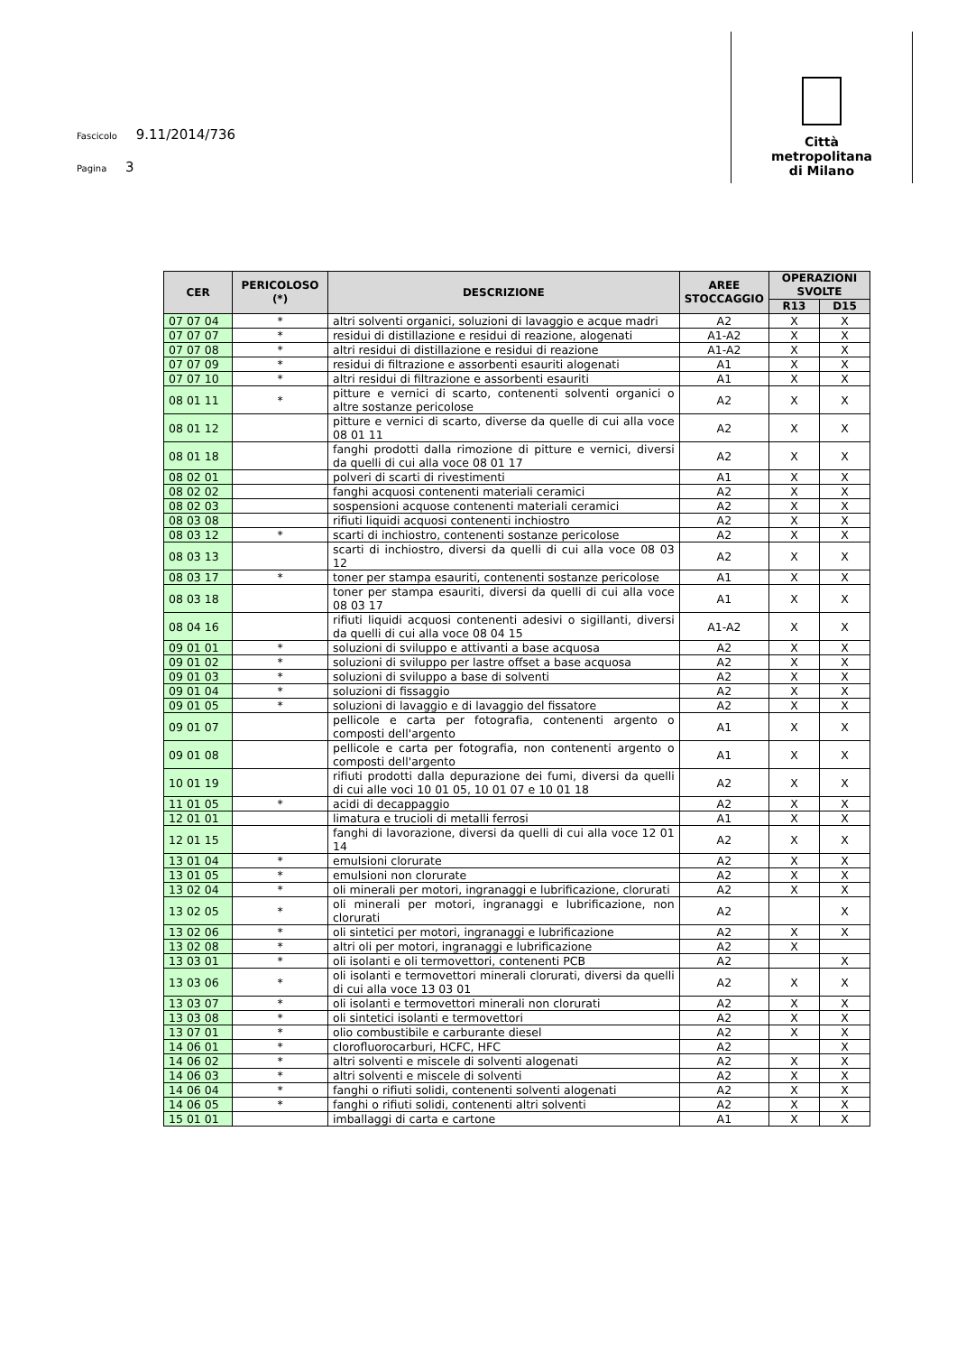Fascicolo 9.11/2014/736
Pagina 3
Città
metropolitana
di Milano
| CER | PERICOLOSO (*) | DESCRIZIONE | AREE STOCCAGGIO | OPERAZIONI SVOLTE | |
| --- | --- | --- | --- | --- | --- |
| | | | | R13 | D15 |
| 07 07 04 | * | altri solventi organici, soluzioni di lavaggio e acque madri | A2 | X | X |
| 07 07 07 | * | residui di distillazione e residui di reazione, alogenati | A1-A2 | X | X |
| 07 07 08 | * | altri residui di distillazione e residui di reazione | A1-A2 | X | X |
| 07 07 09 | * | residui di filtrazione e assorbenti esauriti alogenati | A1 | X | X |
| 07 07 10 | * | altri residui di filtrazione e assorbenti esauriti | A1 | X | X |
| 08 01 11 | * | pitture e vernici di scarto, contenenti solventi organici o altre sostanze pericolose | A2 | X | X |
| 08 01 12 | | pitture e vernici di scarto, diverse da quelle di cui alla voce 08 01 11 | A2 | X | X |
| 08 01 18 | | fanghi prodotti dalla rimozione di pitture e vernici, diversi da quelli di cui alla voce 08 01 17 | A2 | X | X |
| 08 02 01 | | polveri di scarti di rivestimenti | A1 | X | X |
| 08 02 02 | | fanghi acquosi contenenti materiali ceramici | A2 | X | X |
| 08 02 03 | | sospensioni acquose contenenti materiali ceramici | A2 | X | X |
| 08 03 08 | | rifiuti liquidi acquosi contenenti inchiostro | A2 | X | X |
| 08 03 12 | * | scarti di inchiostro, contenenti sostanze pericolose | A2 | X | X |
| 08 03 13 | | scarti di inchiostro, diversi da quelli di cui alla voce 08 03 12 | A2 | X | X |
| 08 03 17 | * | toner per stampa esauriti, contenenti sostanze pericolose | A1 | X | X |
| 08 03 18 | | toner per stampa esauriti, diversi da quelli di cui alla voce 08 03 17 | A1 | X | X |
| 08 04 16 | | rifiuti liquidi acquosi contenenti adesivi o sigillanti, diversi da quelli di cui alla voce 08 04 15 | A1-A2 | X | X |
| 09 01 01 | * | soluzioni di sviluppo e attivanti a base acquosa | A2 | X | X |
| 09 01 02 | * | soluzioni di sviluppo per lastre offset a base acquosa | A2 | X | X |
| 09 01 03 | * | soluzioni di sviluppo a base di solventi | A2 | X | X |
| 09 01 04 | * | soluzioni di fissaggio | A2 | X | X |
| 09 01 05 | * | soluzioni di lavaggio e di lavaggio del fissatore | A2 | X | X |
| 09 01 07 | | pellicole e carta per fotografia, contenenti argento o composti dell'argento | A1 | X | X |
| 09 01 08 | | pellicole e carta per fotografia, non contenenti argento o composti dell'argento | A1 | X | X |
| 10 01 19 | | rifiuti prodotti dalla depurazione dei fumi, diversi da quelli di cui alle voci 10 01 05, 10 01 07 e 10 01 18 | A2 | X | X |
| 11 01 05 | * | acidi di decappaggio | A2 | X | X |
| 12 01 01 | | limatura e trucioli di metalli ferrosi | A1 | X | X |
| 12 01 15 | | fanghi di lavorazione, diversi da quelli di cui alla voce 12 01 14 | A2 | X | X |
| 13 01 04 | * | emulsioni clorurate | A2 | X | X |
| 13 01 05 | * | emulsioni non clorurate | A2 | X | X |
| 13 02 04 | * | oli minerali per motori, ingranaggi e lubrificazione, clorurati | A2 | X | X |
| 13 02 05 | * | oli minerali per motori, ingranaggi e lubrificazione, non clorurati | A2 | | X |
| 13 02 06 | * | oli sintetici per motori, ingranaggi e lubrificazione | A2 | X | X |
| 13 02 08 | * | altri oli per motori, ingranaggi e lubrificazione | A2 | X | |
| 13 03 01 | * | oli isolanti e oli termovettori, contenenti PCB | A2 | | X |
| 13 03 06 | * | oli isolanti e termovettori minerali clorurati, diversi da quelli di cui alla voce 13 03 01 | A2 | X | X |
| 13 03 07 | * | oli isolanti e termovettori minerali non clorurati | A2 | X | X |
| 13 03 08 | * | oli sintetici isolanti e termovettori | A2 | X | X |
| 13 07 01 | * | olio combustibile e carburante diesel | A2 | X | X |
| 14 06 01 | * | clorofluorocarburi, HCFC, HFC | A2 | | X |
| 14 06 02 | * | altri solventi e miscele di solventi alogenati | A2 | X | X |
| 14 06 03 | * | altri solventi e miscele di solventi | A2 | X | X |
| 14 06 04 | * | fanghi o rifiuti solidi, contenenti solventi alogenati | A2 | X | X |
| 14 06 05 | * | fanghi o rifiuti solidi, contenenti altri solventi | A2 | X | X |
| 15 01 01 | | imballaggi di carta e cartone | A1 | X | X |